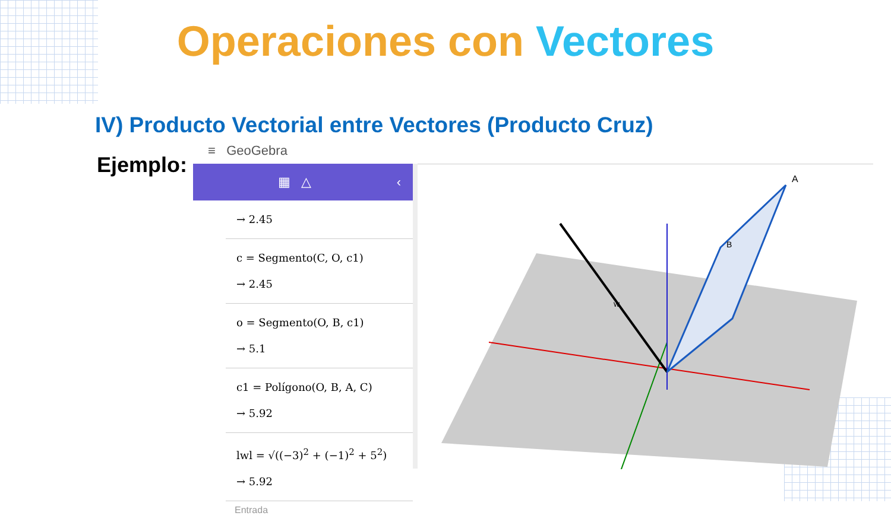Operaciones con Vectores
IV) Producto Vectorial entre Vectores (Producto Cruz)
Ejemplo:
≡ GeoGebra
▦ △ ‹
→ 2.45
c = Segmento(C, O, c1)
→ 2.45
o = Segmento(O, B, c1)
→ 5.1
c1 = Polígono(O, B, A, C)
→ 5.92
lwl = √((−3)<sup>2</sup> + (−1)<sup>2</sup> + 5<sup>2</sup>)
→ 5.92
Entrada
A
B
w